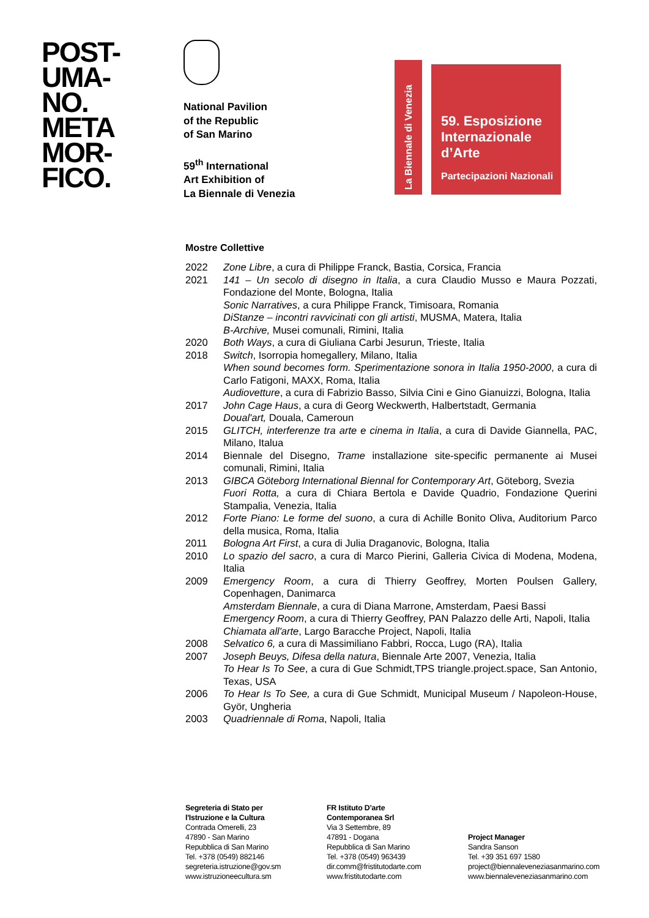POST-
UMA-
NO.
META
MOR-
FICO.
National Pavilion
of the Republic
of San Marino
59<sup>th</sup> International
Art Exhibition of
La Biennale di Venezia
La Biennale di Venezia
59. Esposizione
Internazionale
d’Arte
Partecipazioni Nazionali
Mostre Collettive
| 2022 | Zone Libre , a cura di Philippe Franck, Bastia, Corsica, Francia |
| 2021 | 141 – Un secolo di disegno in Italia , a cura Claudio Musso e Maura Pozzati, Fondazione del Monte, Bologna, Italia Sonic Narratives , a cura Philippe Franck, Timisoara, Romania DiStanze – incontri ravvicinati con gli artisti , MUSMA, Matera, Italia B-Archive, Musei comunali, Rimini, Italia |
| 2020 | Both Ways , a cura di Giuliana Carbi Jesurun, Trieste, Italia |
| 2018 | Switch , Isorropia homegallery, Milano, Italia When sound becomes form. Sperimentazione sonora in Italia 1950-2000 , a cura di Carlo Fatigoni, MAXX, Roma, Italia Audiovetture , a cura di Fabrizio Basso, Silvia Cini e Gino Gianuizzi, Bologna, Italia |
| 2017 | John Cage Haus , a cura di Georg Weckwerth, Halbertstadt, Germania Doual'art, Douala, Cameroun |
| 2015 | GLITCH, interferenze tra arte e cinema in Italia , a cura di Davide Giannella, PAC, Milano, Italua |
| 2014 | Biennale del Disegno, Trame installazione site-specific permanente ai Musei comunali, Rimini, Italia |
| 2013 | GIBCA Göteborg International Biennal for Contemporary Art , Göteborg, Svezia Fuori Rotta, a cura di Chiara Bertola e Davide Quadrio, Fondazione Querini Stampalia, Venezia, Italia |
| 2012 | Forte Piano: Le forme del suono , a cura di Achille Bonito Oliva, Auditorium Parco della musica, Roma, Italia |
| 2011 | Bologna Art First , a cura di Julia Draganovic, Bologna, Italia |
| 2010 | Lo spazio del sacro , a cura di Marco Pierini, Galleria Civica di Modena, Modena, Italia |
| 2009 | Emergency Room , a cura di Thierry Geoffrey, Morten Poulsen Gallery, Copenhagen, Danimarca Amsterdam Biennale , a cura di Diana Marrone, Amsterdam, Paesi Bassi Emergency Room , a cura di Thierry Geoffrey, PAN Palazzo delle Arti, Napoli, Italia Chiamata all'arte , Largo Baracche Project, Napoli, Italia |
| 2008 | Selvatico 6, a cura di Massimiliano Fabbri, Rocca, Lugo (RA), Italia |
| 2007 | Joseph Beuys, Difesa della natura , Biennale Arte 2007, Venezia, Italia To Hear Is To See , a cura di Gue Schmidt,TPS triangle.project.space, San Antonio, Texas, USA |
| 2006 | To Hear Is To See, a cura di Gue Schmidt, Municipal Museum / Napoleon-House, Györ, Ungheria |
| 2003 | Quadriennale di Roma , Napoli, Italia |
Segreteria di Stato per
l'Istruzione e la Cultura
Contrada Omerelli, 23
47890 - San Marino
Repubblica di San Marino
Tel. +378 (0549) 882146
segreteria.istruzione@gov.sm
www.istruzioneecultura.sm
FR Istituto D’arte
Contemporanea Srl
Via 3 Settembre, 89
47891 - Dogana
Repubblica di San Marino
Tel. +378 (0549) 963439
dir.comm@fristitutodarte.com
www.fristitutodarte.com
Project Manager
Sandra Sanson
Tel. +39 351 697 1580
project@biennaleveneziasanmarino.com
www.biennaleveneziasanmarino.com